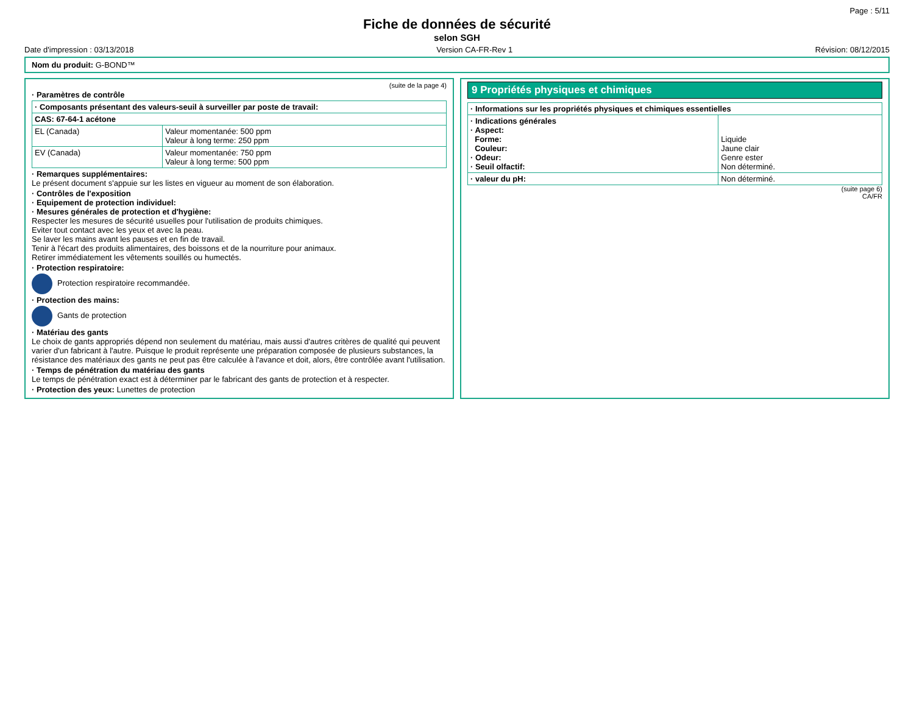Page : 5/11
Fiche de données de sécurité
selon SGH
Date d'impression : 03/13/2018 Version CA-FR-Rev 1 Révision: 08/12/2015
Nom du produit: G-BOND™
(suite de la page 4)
· Paramètres de contrôle
| · Composants présentant des valeurs-seuil à surveiller par poste de travail: | |
| --- | --- |
| CAS: 67-64-1 acétone | |
| EL (Canada) | Valeur momentanée: 500 ppm Valeur à long terme: 250 ppm |
| EV (Canada) | Valeur momentanée: 750 ppm Valeur à long terme: 500 ppm |
· Remarques supplémentaires:
Le présent document s'appuie sur les listes en vigueur au moment de son élaboration.
· Contrôles de l'exposition
· Equipement de protection individuel:
· Mesures générales de protection et d'hygiène:
Respecter les mesures de sécurité usuelles pour l'utilisation de produits chimiques.
Eviter tout contact avec les yeux et avec la peau.
Se laver les mains avant les pauses et en fin de travail.
Tenir à l'écart des produits alimentaires, des boissons et de la nourriture pour animaux.
Retirer immédiatement les vêtements souillés ou humectés.
· Protection respiratoire:
Protection respiratoire recommandée.
· Protection des mains:
Gants de protection
· Matériau des gants
Le choix de gants appropriés dépend non seulement du matériau, mais aussi d'autres critères de qualité qui peuvent varier d'un fabricant à l'autre. Puisque le produit représente une préparation composée de plusieurs substances, la résistance des matériaux des gants ne peut pas être calculée à l'avance et doit, alors, être contrôlée avant l'utilisation.
· Temps de pénétration du matériau des gants
Le temps de pénétration exact est à déterminer par le fabricant des gants de protection et à respecter.
· Protection des yeux: Lunettes de protection
9 Propriétés physiques et chimiques
| · Informations sur les propriétés physiques et chimiques essentielles | |
| --- | --- |
| · Indications générales · Aspect: Forme: Couleur: · Odeur: · Seuil olfactif: | Liquide Jaune clair Genre ester Non déterminé. |
| · valeur du pH: | Non déterminé. |
(suite page 6)
CA/FR